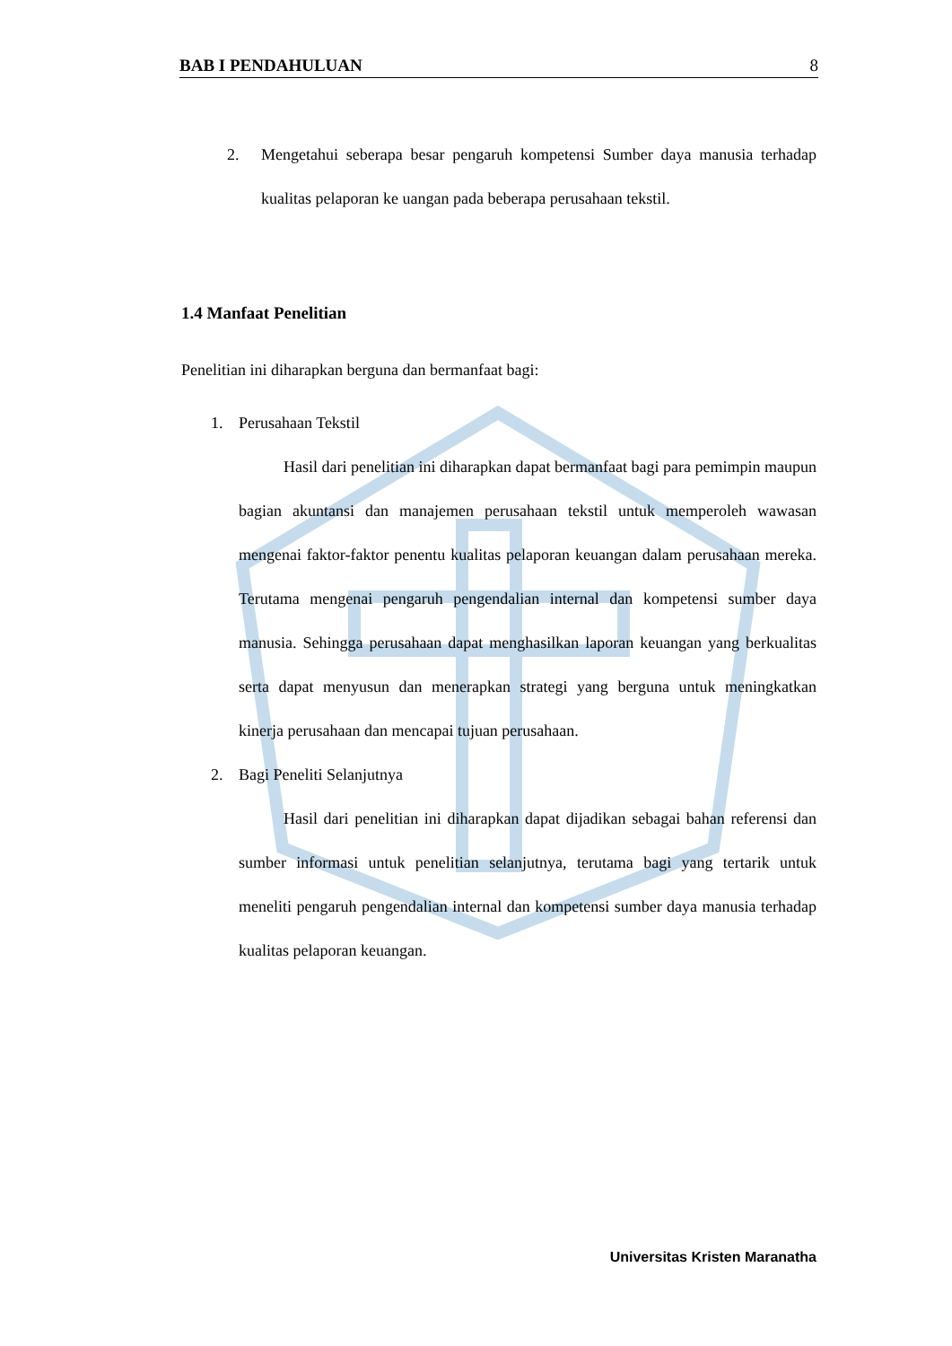BAB I PENDAHULUAN 8
2. Mengetahui seberapa besar pengaruh kompetensi Sumber daya manusia terhadap kualitas pelaporan ke uangan pada beberapa perusahaan tekstil.
1.4 Manfaat Penelitian
Penelitian ini diharapkan berguna dan bermanfaat bagi:
1. Perusahaan Tekstil
Hasil dari penelitian ini diharapkan dapat bermanfaat bagi para pemimpin maupun bagian akuntansi dan manajemen perusahaan tekstil untuk memperoleh wawasan mengenai faktor-faktor penentu kualitas pelaporan keuangan dalam perusahaan mereka. Terutama mengenai pengaruh pengendalian internal dan kompetensi sumber daya manusia. Sehingga perusahaan dapat menghasilkan laporan keuangan yang berkualitas serta dapat menyusun dan menerapkan strategi yang berguna untuk meningkatkan kinerja perusahaan dan mencapai tujuan perusahaan.
2. Bagi Peneliti Selanjutnya
Hasil dari penelitian ini diharapkan dapat dijadikan sebagai bahan referensi dan sumber informasi untuk penelitian selanjutnya, terutama bagi yang tertarik untuk meneliti pengaruh pengendalian internal dan kompetensi sumber daya manusia terhadap kualitas pelaporan keuangan.
Universitas Kristen Maranatha